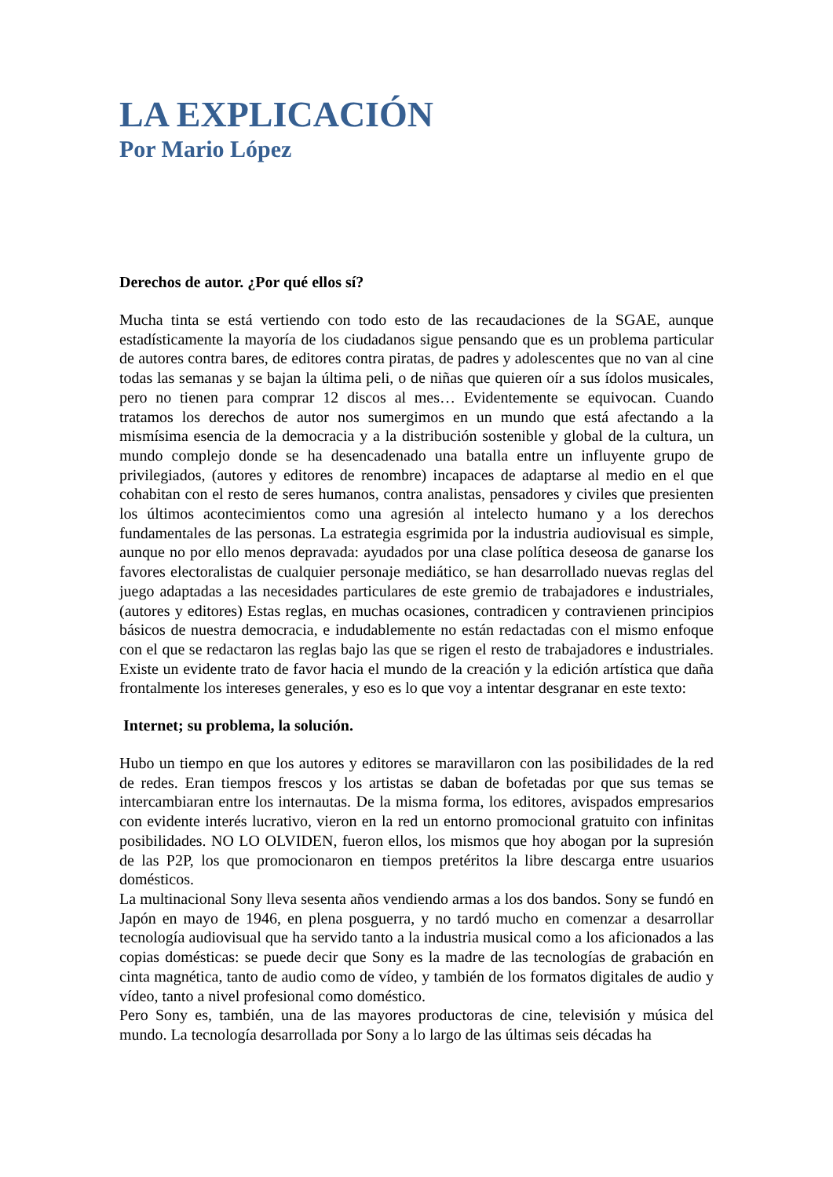LA EXPLICACIÓN
Por Mario López
Derechos de autor. ¿Por qué ellos sí?
Mucha tinta se está vertiendo con todo esto de las recaudaciones de la SGAE, aunque estadísticamente la mayoría de los ciudadanos sigue pensando que es un problema particular de autores contra bares, de editores contra piratas, de padres y adolescentes que no van al cine todas las semanas y se bajan la última peli, o de niñas que quieren oír a sus ídolos musicales, pero no tienen para comprar 12 discos al mes… Evidentemente se equivocan. Cuando tratamos los derechos de autor nos sumergimos en un mundo que está afectando a la mismísima esencia de la democracia y a la distribución sostenible y global de la cultura, un mundo complejo donde se ha desencadenado una batalla entre un influyente grupo de privilegiados, (autores y editores de renombre) incapaces de adaptarse al medio en el que cohabitan con el resto de seres humanos, contra analistas, pensadores y civiles que presienten los últimos acontecimientos como una agresión al intelecto humano y a los derechos fundamentales de las personas. La estrategia esgrimida por la industria audiovisual es simple, aunque no por ello menos depravada: ayudados por una clase política deseosa de ganarse los favores electoralistas de cualquier personaje mediático, se han desarrollado nuevas reglas del juego adaptadas a las necesidades particulares de este gremio de trabajadores e industriales, (autores y editores) Estas reglas, en muchas ocasiones, contradicen y contravienen principios básicos de nuestra democracia, e indudablemente no están redactadas con el mismo enfoque con el que se redactaron las reglas bajo las que se rigen el resto de trabajadores e industriales. Existe un evidente trato de favor hacia el mundo de la creación y la edición artística que daña frontalmente los intereses generales, y eso es lo que voy a intentar desgranar en este texto:
Internet; su problema, la solución.
Hubo un tiempo en que los autores y editores se maravillaron con las posibilidades de la red de redes. Eran tiempos frescos y los artistas se daban de bofetadas por que sus temas se intercambiaran entre los internautas. De la misma forma, los editores, avispados empresarios con evidente interés lucrativo, vieron en la red un entorno promocional gratuito con infinitas posibilidades. NO LO OLVIDEN, fueron ellos, los mismos que hoy abogan por la supresión de las P2P, los que promocionaron en tiempos pretéritos la libre descarga entre usuarios domésticos.
La multinacional Sony lleva sesenta años vendiendo armas a los dos bandos. Sony se fundó en Japón en mayo de 1946, en plena posguerra, y no tardó mucho en comenzar a desarrollar tecnología audiovisual que ha servido tanto a la industria musical como a los aficionados a las copias domésticas: se puede decir que Sony es la madre de las tecnologías de grabación en cinta magnética, tanto de audio como de vídeo, y también de los formatos digitales de audio y vídeo, tanto a nivel profesional como doméstico.
Pero Sony es, también, una de las mayores productoras de cine, televisión y música del mundo. La tecnología desarrollada por Sony a lo largo de las últimas seis décadas ha